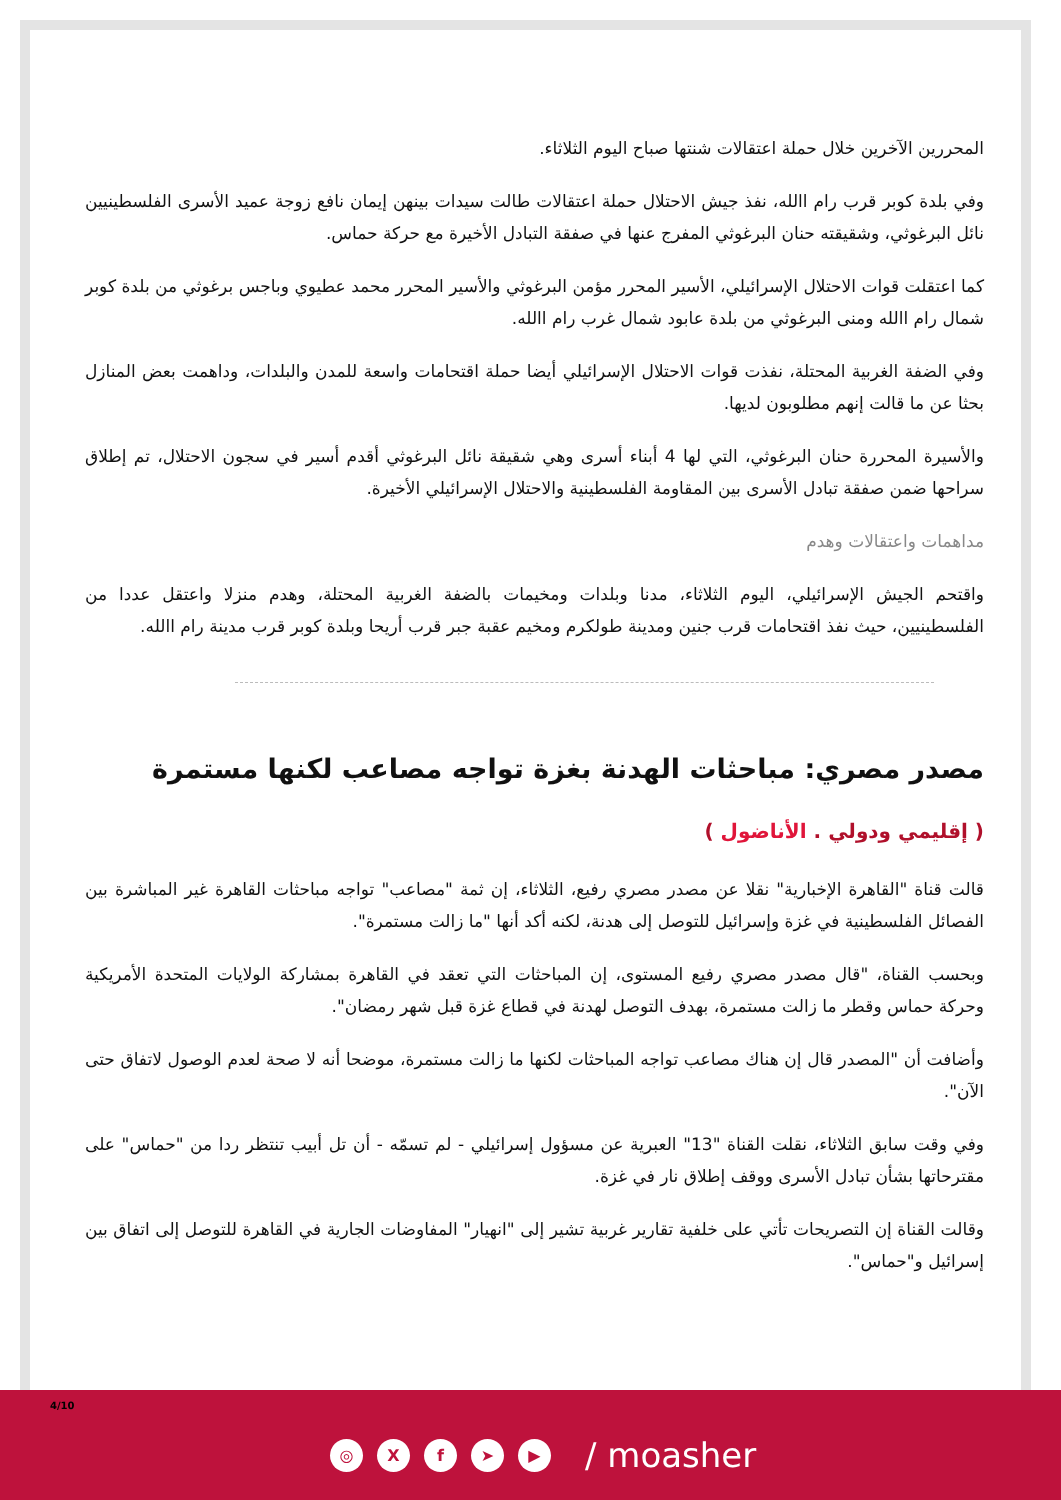المحررين الآخرين خلال حملة اعتقالات شنتها صباح اليوم الثلاثاء.
وفي بلدة كوبر قرب رام االله، نفذ جيش الاحتلال حملة اعتقالات طالت سيدات بينهن إيمان نافع زوجة عميد الأسرى الفلسطينيين نائل البرغوثي، وشقيقته حنان البرغوثي المفرج عنها في صفقة التبادل الأخيرة مع حركة حماس.
كما اعتقلت قوات الاحتلال الإسرائيلي، الأسير المحرر مؤمن البرغوثي والأسير المحرر محمد عطيوي وباجس برغوثي من بلدة كوبر شمال رام االله ومنى البرغوثي من بلدة عابود شمال غرب رام االله.
وفي الضفة الغربية المحتلة، نفذت قوات الاحتلال الإسرائيلي أيضا حملة اقتحامات واسعة للمدن والبلدات، وداهمت بعض المنازل بحثا عن ما قالت إنهم مطلوبون لديها.
والأسيرة المحررة حنان البرغوثي، التي لها 4 أبناء أسرى وهي شقيقة نائل البرغوثي أقدم أسير في سجون الاحتلال، تم إطلاق سراحها ضمن صفقة تبادل الأسرى بين المقاومة الفلسطينية والاحتلال الإسرائيلي الأخيرة.
مداهمات واعتقالات وهدم
واقتحم الجيش الإسرائيلي، اليوم الثلاثاء، مدنا وبلدات ومخيمات بالضفة الغربية المحتلة، وهدم منزلا واعتقل عددا من الفلسطينيين، حيث نفذ اقتحامات قرب جنين ومدينة طولكرم ومخيم عقبة جبر قرب أريحا وبلدة كوبر قرب مدينة رام االله.
مصدر مصري: مباحثات الهدنة بغزة تواجه مصاعب لكنها مستمرة
( إقليمي ودولي . الأناضول )
قالت قناة "القاهرة الإخبارية" نقلا عن مصدر مصري رفيع، الثلاثاء، إن ثمة "مصاعب" تواجه مباحثات القاهرة غير المباشرة بين الفصائل الفلسطينية في غزة وإسرائيل للتوصل إلى هدنة، لكنه أكد أنها "ما زالت مستمرة".
وبحسب القناة، "قال مصدر مصري رفيع المستوى، إن المباحثات التي تعقد في القاهرة بمشاركة الولايات المتحدة الأمريكية وحركة حماس وقطر ما زالت مستمرة، بهدف التوصل لهدنة في قطاع غزة قبل شهر رمضان".
وأضافت أن "المصدر قال إن هناك مصاعب تواجه المباحثات لكنها ما زالت مستمرة، موضحا أنه لا صحة لعدم الوصول لاتفاق حتى الآن".
وفي وقت سابق الثلاثاء، نقلت القناة "13" العبرية عن مسؤول إسرائيلي - لم تسمّه - أن تل أبيب تنتظر ردا من "حماس" على مقترحاتها بشأن تبادل الأسرى ووقف إطلاق نار في غزة.
وقالت القناة إن التصريحات تأتي على خلفية تقارير غربية تشير إلى "انهيار" المفاوضات الجارية في القاهرة للتوصل إلى اتفاق بين إسرائيل و"حماس".
4/10
◎ X f ➤ ▶
/ moasher